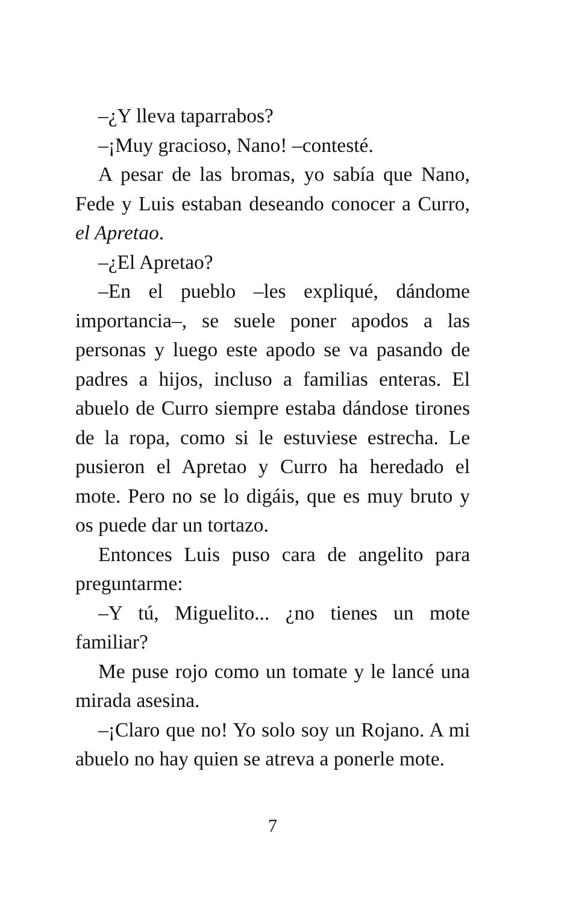–¿Y lleva taparrabos?
–¡Muy gracioso, Nano! –contesté.
A pesar de las bromas, yo sabía que Nano, Fede y Luis estaban deseando conocer a Curro, el Apretao.
–¿El Apretao?
–En el pueblo –les expliqué, dándome importancia–, se suele poner apodos a las personas y luego este apodo se va pasando de padres a hijos, incluso a familias enteras. El abuelo de Curro siempre estaba dándose tirones de la ropa, como si le estuviese estrecha. Le pusieron el Apretao y Curro ha heredado el mote. Pero no se lo digáis, que es muy bruto y os puede dar un tortazo.
Entonces Luis puso cara de angelito para preguntarme:
–Y tú, Miguelito... ¿no tienes un mote familiar?
Me puse rojo como un tomate y le lancé una mirada asesina.
–¡Claro que no! Yo solo soy un Rojano. A mi abuelo no hay quien se atreva a ponerle mote.
7